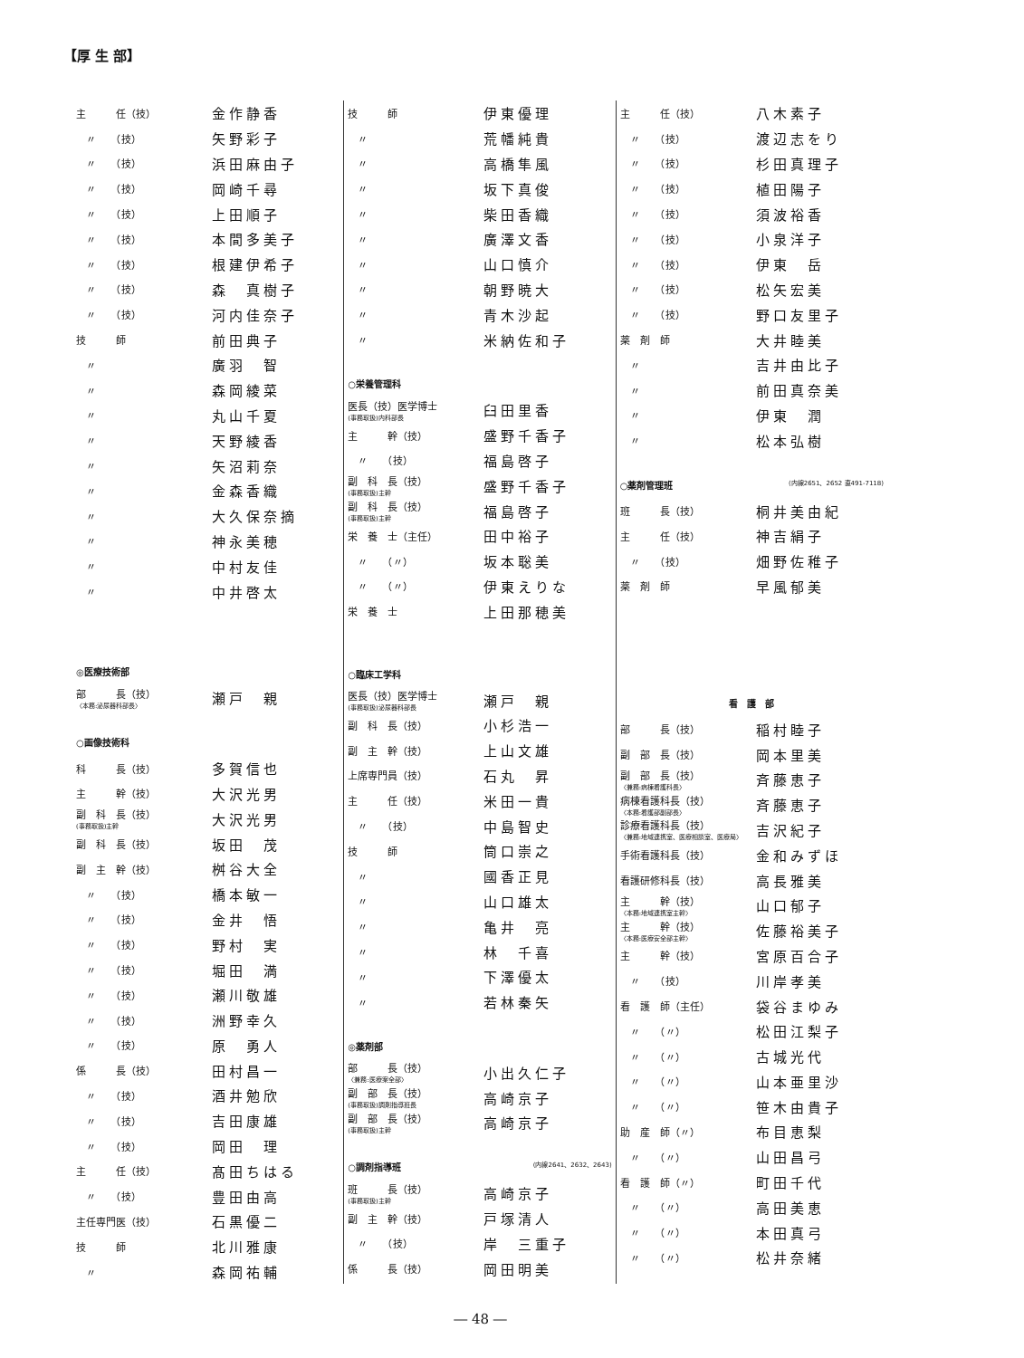【厚 生 部】
| 主 任（技） | 金作静香 |
| 〃 （技） | 矢野彩子 |
| 〃 （技） | 浜田麻由子 |
| 〃 （技） | 岡崎千尋 |
| 〃 （技） | 上田順子 |
| 〃 （技） | 本間多美子 |
| 〃 （技） | 根建伊希子 |
| 〃 （技） | 森 真樹子 |
| 〃 （技） | 河内佳奈子 |
| 技 師 | 前田典子 |
| 〃 | 廣羽 智 |
| 〃 | 森岡綾菜 |
| 〃 | 丸山千夏 |
| 〃 | 天野綾香 |
| 〃 | 矢沼莉奈 |
| 〃 | 金森香織 |
| 〃 | 大久保奈摘 |
| 〃 | 神永美穂 |
| 〃 | 中村友佳 |
| 〃 | 中井啓太 |
| ◎医療技術部 | |
| 部 長（技） 〈本務:泌尿器科部長〉 | 瀬戸 親 |
| ○画像技術科 | |
| 科 長（技） | 多賀信也 |
| 主 幹（技） | 大沢光男 |
| 副 科 長（技） (事務取扱)主幹 | 大沢光男 |
| 副 科 長（技） | 坂田 茂 |
| 副 主 幹（技） | 桝谷大全 |
| 〃 （技） | 橋本敏一 |
| 〃 （技） | 金井 悟 |
| 〃 （技） | 野村 実 |
| 〃 （技） | 堀田 満 |
| 〃 （技） | 瀬川敬雄 |
| 〃 （技） | 洲野幸久 |
| 〃 （技） | 原 勇人 |
| 係 長（技） | 田村昌一 |
| 〃 （技） | 酒井勉欣 |
| 〃 （技） | 吉田康雄 |
| 〃 （技） | 岡田 理 |
| 主 任（技） | 髙田ちはる |
| 〃 （技） | 豊田由高 |
| 主任専門医（技） | 石黒優二 |
| 技 師 | 北川雅康 |
| 〃 | 森岡祐輔 |
| 技 師 | 伊東優理 |
| 〃 | 荒幡純貴 |
| 〃 | 高橋隼風 |
| 〃 | 坂下真俊 |
| 〃 | 柴田香織 |
| 〃 | 廣澤文香 |
| 〃 | 山口慎介 |
| 〃 | 朝野暁大 |
| 〃 | 青木沙起 |
| 〃 | 米納佐和子 |
| ○栄養管理科 | |
| 医長（技）医学博士 (事務取扱)内科部長 | 臼田里香 |
| 主 幹（技） | 盛野千香子 |
| 〃 （技） | 福島啓子 |
| 副 科 長（技） (事務取扱)主幹 | 盛野千香子 |
| 副 科 長（技） (事務取扱)主幹 | 福島啓子 |
| 栄 養 士（主任） | 田中裕子 |
| 〃 （〃） | 坂本聡美 |
| 〃 （〃） | 伊東えりな |
| 栄 養 士 | 上田那穂美 |
| ○臨床工学科 | |
| 医長（技）医学博士 (事務取扱)泌尿器科部長 | 瀬戸 親 |
| 副 科 長（技） | 小杉浩一 |
| 副 主 幹（技） | 上山文雄 |
| 上席専門員（技） | 石丸 昇 |
| 主 任（技） | 米田一貴 |
| 〃 （技） | 中島智史 |
| 技 師 | 筒口崇之 |
| 〃 | 國香正見 |
| 〃 | 山口雄太 |
| 〃 | 亀井 亮 |
| 〃 | 林 千喜 |
| 〃 | 下澤優太 |
| 〃 | 若林秦矢 |
| ◎薬剤部 | |
| 部 長（技） 〈兼務:医療案全部〉 | 小出久仁子 |
| 副 部 長（技） (事務取扱)調剤指導班長 | 高崎京子 |
| 副 部 長（技） (事務取扱)主幹 | 高崎京子 |
| ○調剤指導班 (内線2641、2632、2643) | |
| 班 長（技） (事務取扱)主幹 | 高崎京子 |
| 副 主 幹（技） | 戸塚清人 |
| 〃 （技） | 岸 三重子 |
| 係 長（技） | 岡田明美 |
| 主 任（技） | 八木素子 |
| 〃 （技） | 渡辺志をり |
| 〃 （技） | 杉田真理子 |
| 〃 （技） | 植田陽子 |
| 〃 （技） | 須波裕香 |
| 〃 （技） | 小泉洋子 |
| 〃 （技） | 伊東 岳 |
| 〃 （技） | 松矢宏美 |
| 〃 （技） | 野口友里子 |
| 薬 剤 師 | 大井睦美 |
| 〃 | 吉井由比子 |
| 〃 | 前田真奈美 |
| 〃 | 伊東 潤 |
| 〃 | 松本弘樹 |
| ○薬剤管理班 (内線2651、2652 直491-7118) | |
| 班 長（技） | 桐井美由紀 |
| 主 任（技） | 神吉絹子 |
| 〃 （技） | 畑野佐稚子 |
| 薬 剤 師 | 早風郁美 |
| 看 護 部 | |
| 部 長（技） | 稲村睦子 |
| 副 部 長（技） | 岡本里美 |
| 副 部 長（技） 〈兼務:病棟看護科長〉 | 斉藤恵子 |
| 病棟看護科長（技） 〈本務:看護部副部長〉 | 斉藤恵子 |
| 診療看護科長（技） 〈兼務:地域連携室、医療相談室、医療局〉 | 吉沢紀子 |
| 手術看護科長（技） | 金和みずほ |
| 看護研修科長（技） | 高長雅美 |
| 主 幹（技） 〈本務:地域連携室主幹〉 | 山口郁子 |
| 主 幹（技） 〈本務:医療安全部主幹〉 | 佐藤裕美子 |
| 主 幹（技） | 宮原百合子 |
| 〃 （技） | 川岸孝美 |
| 看 護 師（主任） | 袋谷まゆみ |
| 〃 （〃） | 松田江梨子 |
| 〃 （〃） | 古城光代 |
| 〃 （〃） | 山本亜里沙 |
| 〃 （〃） | 笹木由貴子 |
| 助 産 師（〃） | 布目恵梨 |
| 〃 （〃） | 山田昌弓 |
| 看 護 師（〃） | 町田千代 |
| 〃 （〃） | 高田美恵 |
| 〃 （〃） | 本田真弓 |
| 〃 （〃） | 松井奈緒 |
― 48 ―